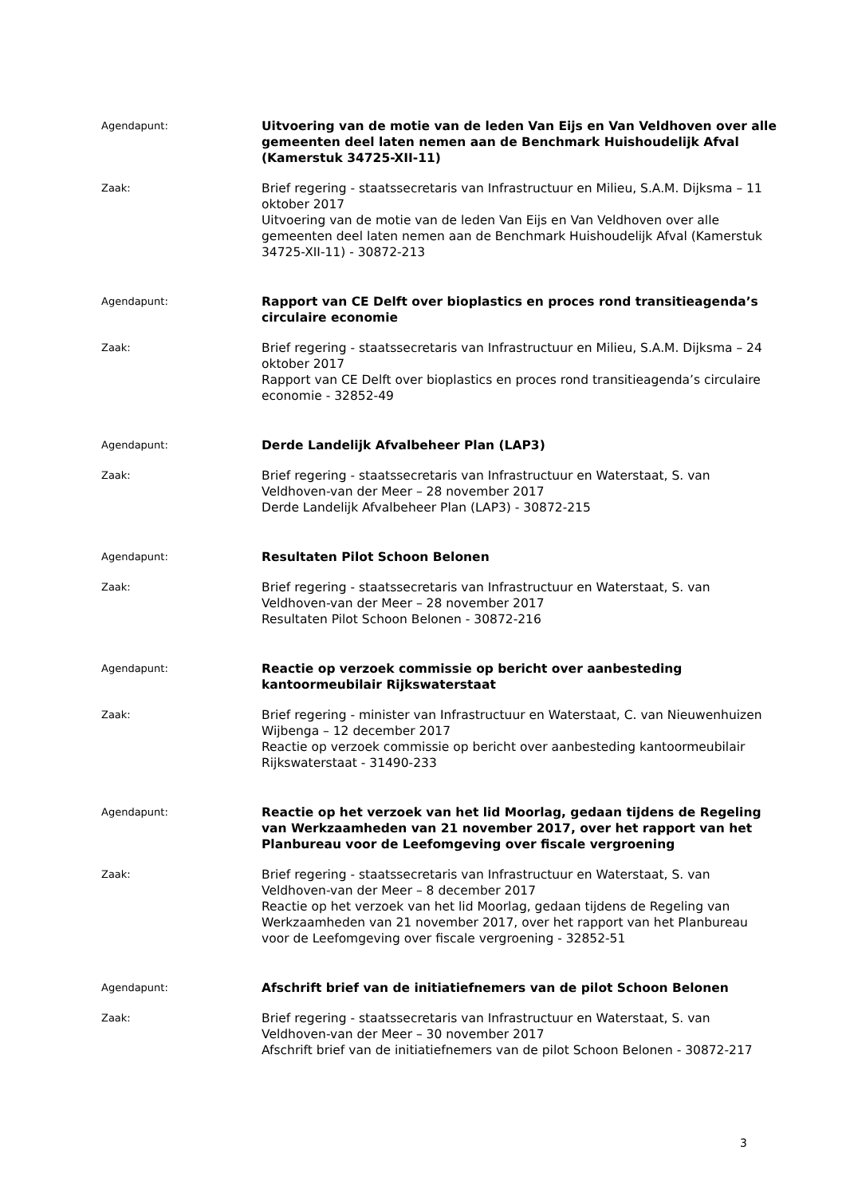Agendapunt:
Uitvoering van de motie van de leden Van Eijs en Van Veldhoven over alle gemeenten deel laten nemen aan de Benchmark Huishoudelijk Afval (Kamerstuk 34725-XII-11)
Zaak:
Brief regering - staatssecretaris van Infrastructuur en Milieu, S.A.M. Dijksma – 11 oktober 2017
Uitvoering van de motie van de leden Van Eijs en Van Veldhoven over alle gemeenten deel laten nemen aan de Benchmark Huishoudelijk Afval (Kamerstuk 34725-XII-11) - 30872-213
Agendapunt:
Rapport van CE Delft over bioplastics en proces rond transitieagenda’s circulaire economie
Zaak:
Brief regering - staatssecretaris van Infrastructuur en Milieu, S.A.M. Dijksma – 24 oktober 2017
Rapport van CE Delft over bioplastics en proces rond transitieagenda’s circulaire economie - 32852-49
Agendapunt:
Derde Landelijk Afvalbeheer Plan (LAP3)
Zaak:
Brief regering - staatssecretaris van Infrastructuur en Waterstaat, S. van Veldhoven-van der Meer – 28 november 2017
Derde Landelijk Afvalbeheer Plan (LAP3) - 30872-215
Agendapunt:
Resultaten Pilot Schoon Belonen
Zaak:
Brief regering - staatssecretaris van Infrastructuur en Waterstaat, S. van Veldhoven-van der Meer – 28 november 2017
Resultaten Pilot Schoon Belonen - 30872-216
Agendapunt:
Reactie op verzoek commissie op bericht over aanbesteding kantoormeubilair Rijkswaterstaat
Zaak:
Brief regering - minister van Infrastructuur en Waterstaat, C. van Nieuwenhuizen Wijbenga – 12 december 2017
Reactie op verzoek commissie op bericht over aanbesteding kantoormeubilair Rijkswaterstaat - 31490-233
Agendapunt:
Reactie op het verzoek van het lid Moorlag, gedaan tijdens de Regeling van Werkzaamheden van 21 november 2017, over het rapport van het Planbureau voor de Leefomgeving over fiscale vergroening
Zaak:
Brief regering - staatssecretaris van Infrastructuur en Waterstaat, S. van Veldhoven-van der Meer – 8 december 2017
Reactie op het verzoek van het lid Moorlag, gedaan tijdens de Regeling van Werkzaamheden van 21 november 2017, over het rapport van het Planbureau voor de Leefomgeving over fiscale vergroening - 32852-51
Agendapunt:
Afschrift brief van de initiatiefnemers van de pilot Schoon Belonen
Zaak:
Brief regering - staatssecretaris van Infrastructuur en Waterstaat, S. van Veldhoven-van der Meer – 30 november 2017
Afschrift brief van de initiatiefnemers van de pilot Schoon Belonen - 30872-217
3